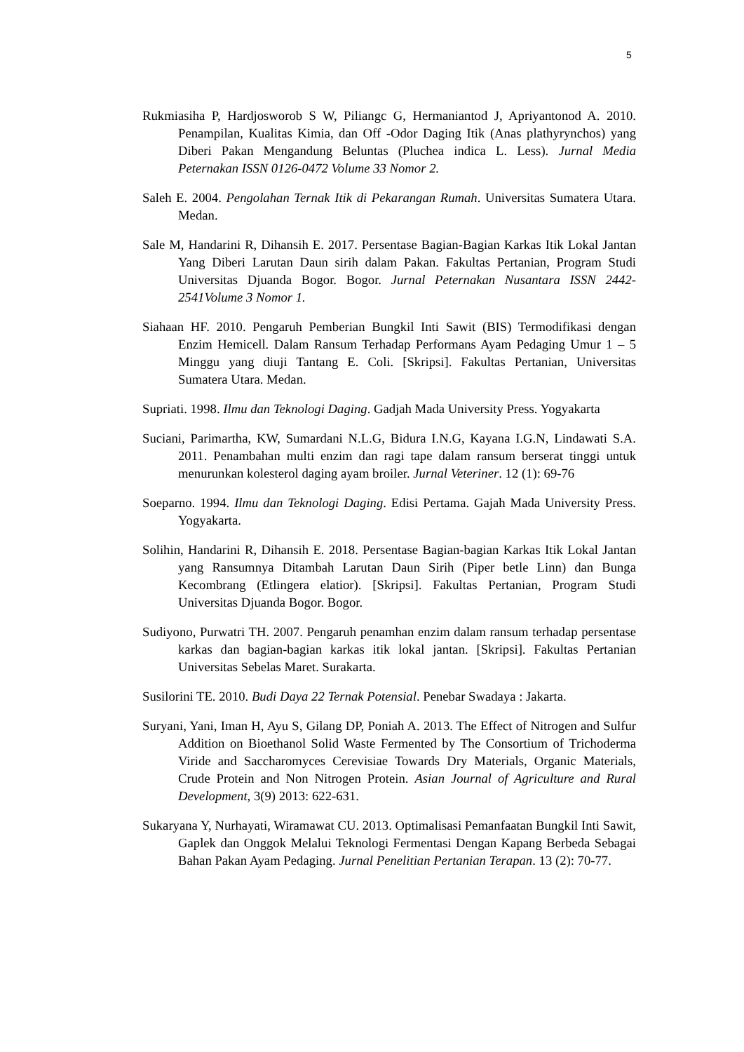5
Rukmiasiha P, Hardjosworob S W, Piliangc G, Hermaniantod J, Apriyantonod A. 2010. Penampilan, Kualitas Kimia, dan Off -Odor Daging Itik (Anas plathyrynchos) yang Diberi Pakan Mengandung Beluntas (Pluchea indica L. Less). Jurnal Media Peternakan ISSN 0126-0472 Volume 33 Nomor 2.
Saleh E. 2004. Pengolahan Ternak Itik di Pekarangan Rumah. Universitas Sumatera Utara. Medan.
Sale M, Handarini R, Dihansih E. 2017. Persentase Bagian-Bagian Karkas Itik Lokal Jantan Yang Diberi Larutan Daun sirih dalam Pakan. Fakultas Pertanian, Program Studi Universitas Djuanda Bogor. Bogor. Jurnal Peternakan Nusantara ISSN 2442-2541Volume 3 Nomor 1.
Siahaan HF. 2010. Pengaruh Pemberian Bungkil Inti Sawit (BIS) Termodifikasi dengan Enzim Hemicell. Dalam Ransum Terhadap Performans Ayam Pedaging Umur 1 – 5 Minggu yang diuji Tantang E. Coli. [Skripsi]. Fakultas Pertanian, Universitas Sumatera Utara. Medan.
Supriati. 1998. Ilmu dan Teknologi Daging. Gadjah Mada University Press. Yogyakarta
Suciani, Parimartha, KW, Sumardani N.L.G, Bidura I.N.G, Kayana I.G.N, Lindawati S.A. 2011. Penambahan multi enzim dan ragi tape dalam ransum berserat tinggi untuk menurunkan kolesterol daging ayam broiler. Jurnal Veteriner. 12 (1): 69-76
Soeparno. 1994. Ilmu dan Teknologi Daging. Edisi Pertama. Gajah Mada University Press. Yogyakarta.
Solihin, Handarini R, Dihansih E. 2018. Persentase Bagian-bagian Karkas Itik Lokal Jantan yang Ransumnya Ditambah Larutan Daun Sirih (Piper betle Linn) dan Bunga Kecombrang (Etlingera elatior). [Skripsi]. Fakultas Pertanian, Program Studi Universitas Djuanda Bogor. Bogor.
Sudiyono, Purwatri TH. 2007. Pengaruh penamhan enzim dalam ransum terhadap persentase karkas dan bagian-bagian karkas itik lokal jantan. [Skripsi]. Fakultas Pertanian Universitas Sebelas Maret. Surakarta.
Susilorini TE. 2010. Budi Daya 22 Ternak Potensial. Penebar Swadaya : Jakarta.
Suryani, Yani, Iman H, Ayu S, Gilang DP, Poniah A. 2013. The Effect of Nitrogen and Sulfur Addition on Bioethanol Solid Waste Fermented by The Consortium of Trichoderma Viride and Saccharomyces Cerevisiae Towards Dry Materials, Organic Materials, Crude Protein and Non Nitrogen Protein. Asian Journal of Agriculture and Rural Development, 3(9) 2013: 622-631.
Sukaryana Y, Nurhayati, Wiramawat CU. 2013. Optimalisasi Pemanfaatan Bungkil Inti Sawit, Gaplek dan Onggok Melalui Teknologi Fermentasi Dengan Kapang Berbeda Sebagai Bahan Pakan Ayam Pedaging. Jurnal Penelitian Pertanian Terapan. 13 (2): 70-77.